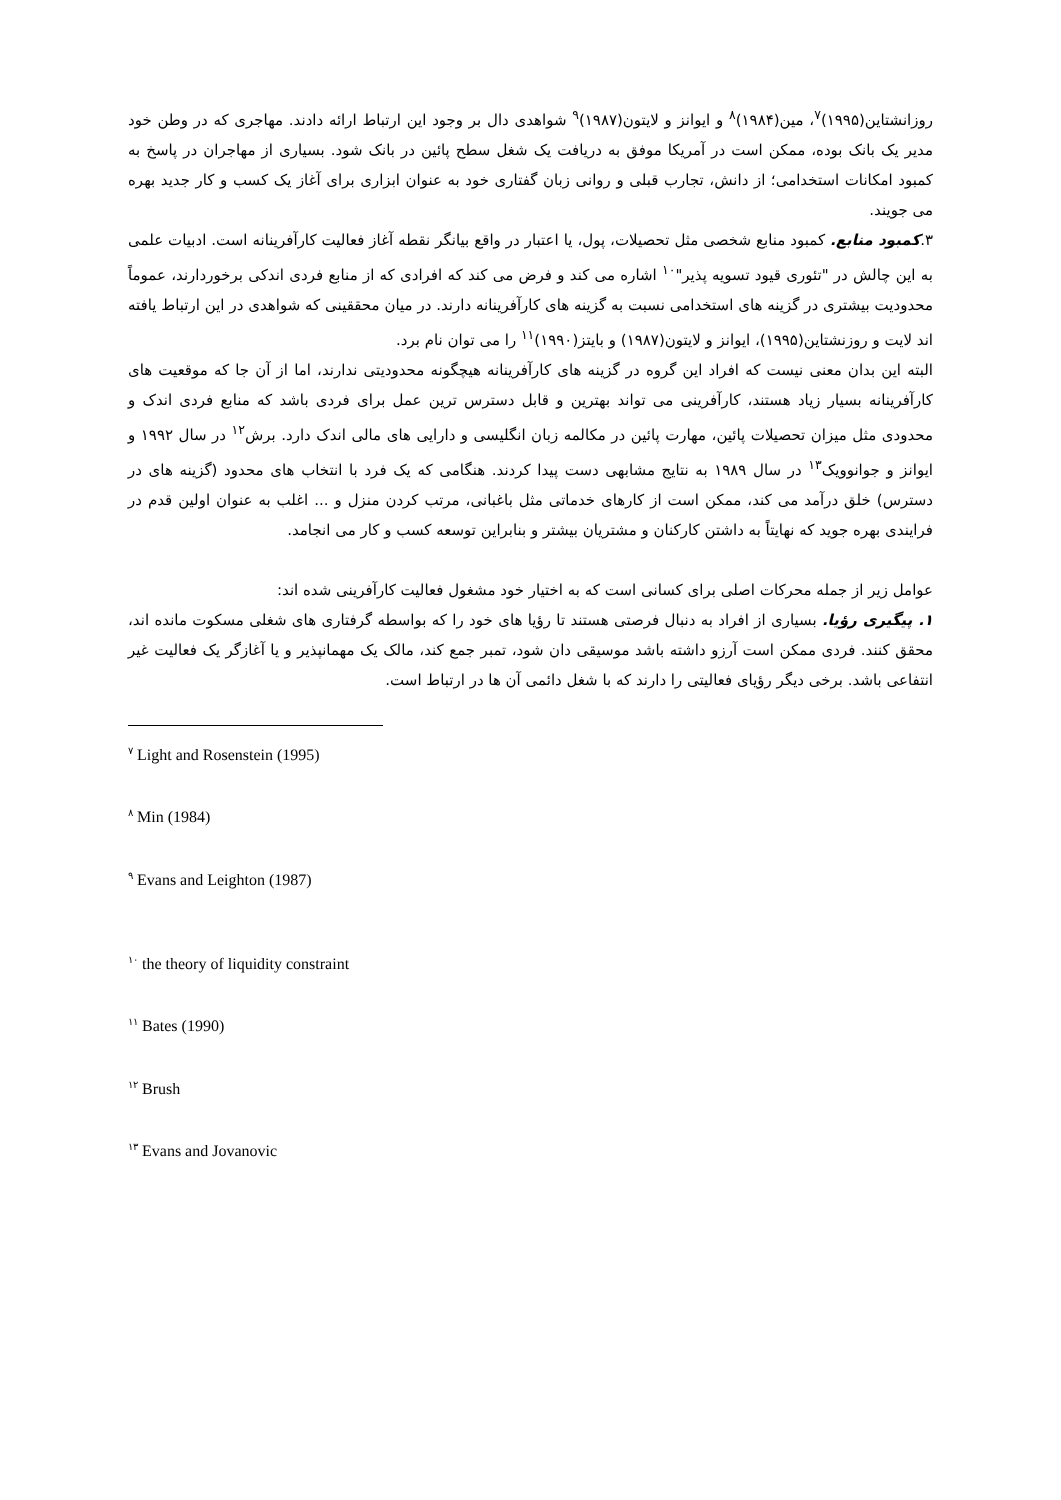روزانشتاین(۱۹۹۵)<sup>۷</sup>، مین(۱۹۸۴)<sup>۸</sup> و ایوانز و لایتون(۱۹۸۷)<sup>۹</sup> شواهدی دال بر وجود این ارتباط ارائه دادند. مهاجری که در وطن خود مدیر یک بانک بوده، ممکن است در آمریکا موفق به دریافت یک شغل سطح پائین در بانک شود. بسیاری از مهاجران در پاسخ به کمبود امکانات استخدامی؛ از دانش، تجارب قبلی و روانی زبان گفتاری خود به عنوان ابزاری برای آغاز یک کسب و کار جدید بهره می جویند.
۳.کمبود منابع. کمبود منابع شخصی مثل تحصیلات، پول، یا اعتبار در واقع بیانگر نقطه آغاز فعالیت کارآفرینانه است. ادبیات علمی به این چالش در "تئوری قیود تسویه پذیر"<sup>۱۰</sup> اشاره می کند و فرض می کند که افرادی که از منابع فردی اندکی برخوردارند، عموماً محدودیت بیشتری در گزینه های استخدامی نسبت به گزینه های کارآفرینانه دارند. در میان محققینی که شواهدی در این ارتباط یافته اند لایت و روزنشتاین(۱۹۹۵)، ایوانز و لایتون(۱۹۸۷) و بایتز(۱۹۹۰)<sup>۱۱</sup> را می توان نام برد.
البته این بدان معنی نیست که افراد این گروه در گزینه های کارآفرینانه هیچگونه محدودیتی ندارند، اما از آن جا که موقعیت های کارآفرینانه بسیار زیاد هستند، کارآفرینی می تواند بهترین و قابل دسترس ترین عمل برای فردی باشد که منابع فردی اندک و محدودی مثل میزان تحصیلات پائین، مهارت پائین در مکالمه زبان انگلیسی و دارایی های مالی اندک دارد. برش<sup>۱۲</sup> در سال ۱۹۹۲ و ایوانز و جوانوویک<sup>۱۳</sup> در سال ۱۹۸۹ به نتایج مشابهی دست پیدا کردند. هنگامی که یک فرد با انتخاب های محدود (گزینه های در دسترس) خلق درآمد می کند، ممکن است از کارهای خدماتی مثل باغبانی، مرتب کردن منزل و ... اغلب به عنوان اولین قدم در فرایندی بهره جوید که نهایتاً به داشتن کارکنان و مشتریان بیشتر و بنابراین توسعه کسب و کار می انجامد.
عوامل زیر از جمله محرکات اصلی برای کسانی است که به اختیار خود مشغول فعالیت کارآفرینی شده اند:
۱. پیگیری رؤیا. بسیاری از افراد به دنبال فرصتی هستند تا رؤیا های خود را که بواسطه گرفتاری های شغلی مسکوت مانده اند، محقق کنند. فردی ممکن است آرزو داشته باشد موسیقی دان شود، تمبر جمع کند، مالک یک مهمانپذیر و یا آغازگر یک فعالیت غیر انتفاعی باشد. برخی دیگر رؤیای فعالیتی را دارند که با شغل دائمی آن ها در ارتباط است.
<sup>۷</sup> Light and Rosenstein (1995)
<sup>۸</sup> Min (1984)
<sup>۹</sup> Evans and Leighton (1987)
<sup>۱۰</sup> the theory of liquidity constraint
<sup>۱۱</sup> Bates (1990)
<sup>۱۲</sup> Brush
<sup>۱۳</sup> Evans and Jovanovic